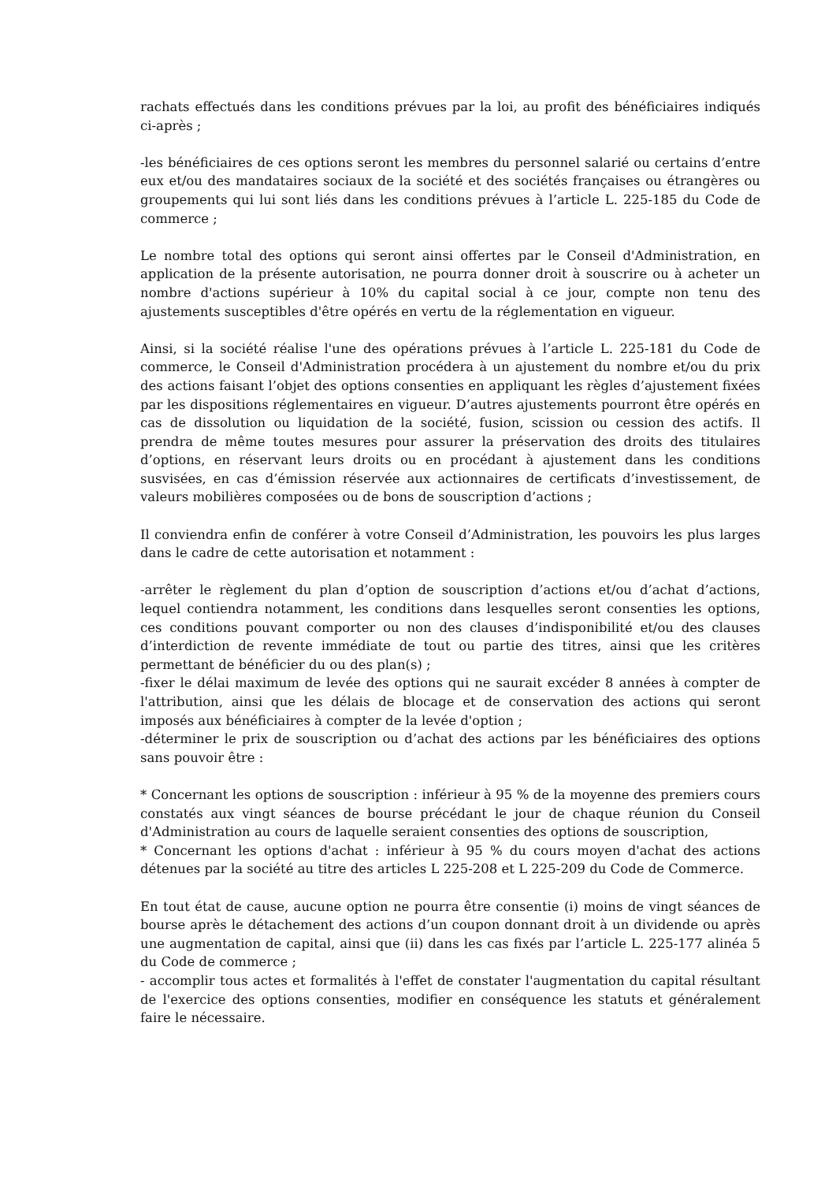rachats effectués dans les conditions prévues par la loi, au profit des bénéficiaires indiqués ci-après ;
-les bénéficiaires de ces options seront les membres du personnel salarié ou certains d’entre eux et/ou des mandataires sociaux de la société et des sociétés françaises ou étrangères ou groupements qui lui sont liés dans les conditions prévues à l’article L. 225-185 du Code de commerce ;
Le nombre total des options qui seront ainsi offertes par le Conseil d'Administration, en application de la présente autorisation, ne pourra donner droit à souscrire ou à acheter un nombre d'actions supérieur à 10% du capital social à ce jour, compte non tenu des ajustements susceptibles d'être opérés en vertu de la réglementation en vigueur.
Ainsi, si la société réalise l'une des opérations prévues à l’article L. 225-181 du Code de commerce, le Conseil d'Administration procédera à un ajustement du nombre et/ou du prix des actions faisant l’objet des options consenties en appliquant les règles d’ajustement fixées par les dispositions réglementaires en vigueur. D’autres ajustements pourront être opérés en cas de dissolution ou liquidation de la société, fusion, scission ou cession des actifs. Il prendra de même toutes mesures pour assurer la préservation des droits des titulaires d’options, en réservant leurs droits ou en procédant à ajustement dans les conditions susvisées, en cas d’émission réservée aux actionnaires de certificats d’investissement, de valeurs mobilières composées ou de bons de souscription d’actions ;
Il conviendra enfin de conférer à votre Conseil d’Administration, les pouvoirs les plus larges dans le cadre de cette autorisation et notamment :
-arrêter le règlement du plan d’option de souscription d’actions et/ou d’achat d’actions, lequel contiendra notamment, les conditions dans lesquelles seront consenties les options, ces conditions pouvant comporter ou non des clauses d’indisponibilité et/ou des clauses d’interdiction de revente immédiate de tout ou partie des titres, ainsi que les critères permettant de bénéficier du ou des plan(s) ;
-fixer le délai maximum de levée des options qui ne saurait excéder 8 années à compter de l'attribution, ainsi que les délais de blocage et de conservation des actions qui seront imposés aux bénéficiaires à compter de la levée d'option ;
-déterminer le prix de souscription ou d’achat des actions par les bénéficiaires des options sans pouvoir être :
* Concernant les options de souscription : inférieur à 95 % de la moyenne des premiers cours constatés aux vingt séances de bourse précédant le jour de chaque réunion du Conseil d'Administration au cours de laquelle seraient consenties des options de souscription,
* Concernant les options d'achat : inférieur à 95 % du cours moyen d'achat des actions détenues par la société au titre des articles L 225-208 et L 225-209 du Code de Commerce.
En tout état de cause, aucune option ne pourra être consentie (i) moins de vingt séances de bourse après le détachement des actions d’un coupon donnant droit à un dividende ou après une augmentation de capital, ainsi que (ii) dans les cas fixés par l’article L. 225-177 alinéa 5 du Code de commerce ;
- accomplir tous actes et formalités à l'effet de constater l'augmentation du capital résultant de l'exercice des options consenties, modifier en conséquence les statuts et généralement faire le nécessaire.